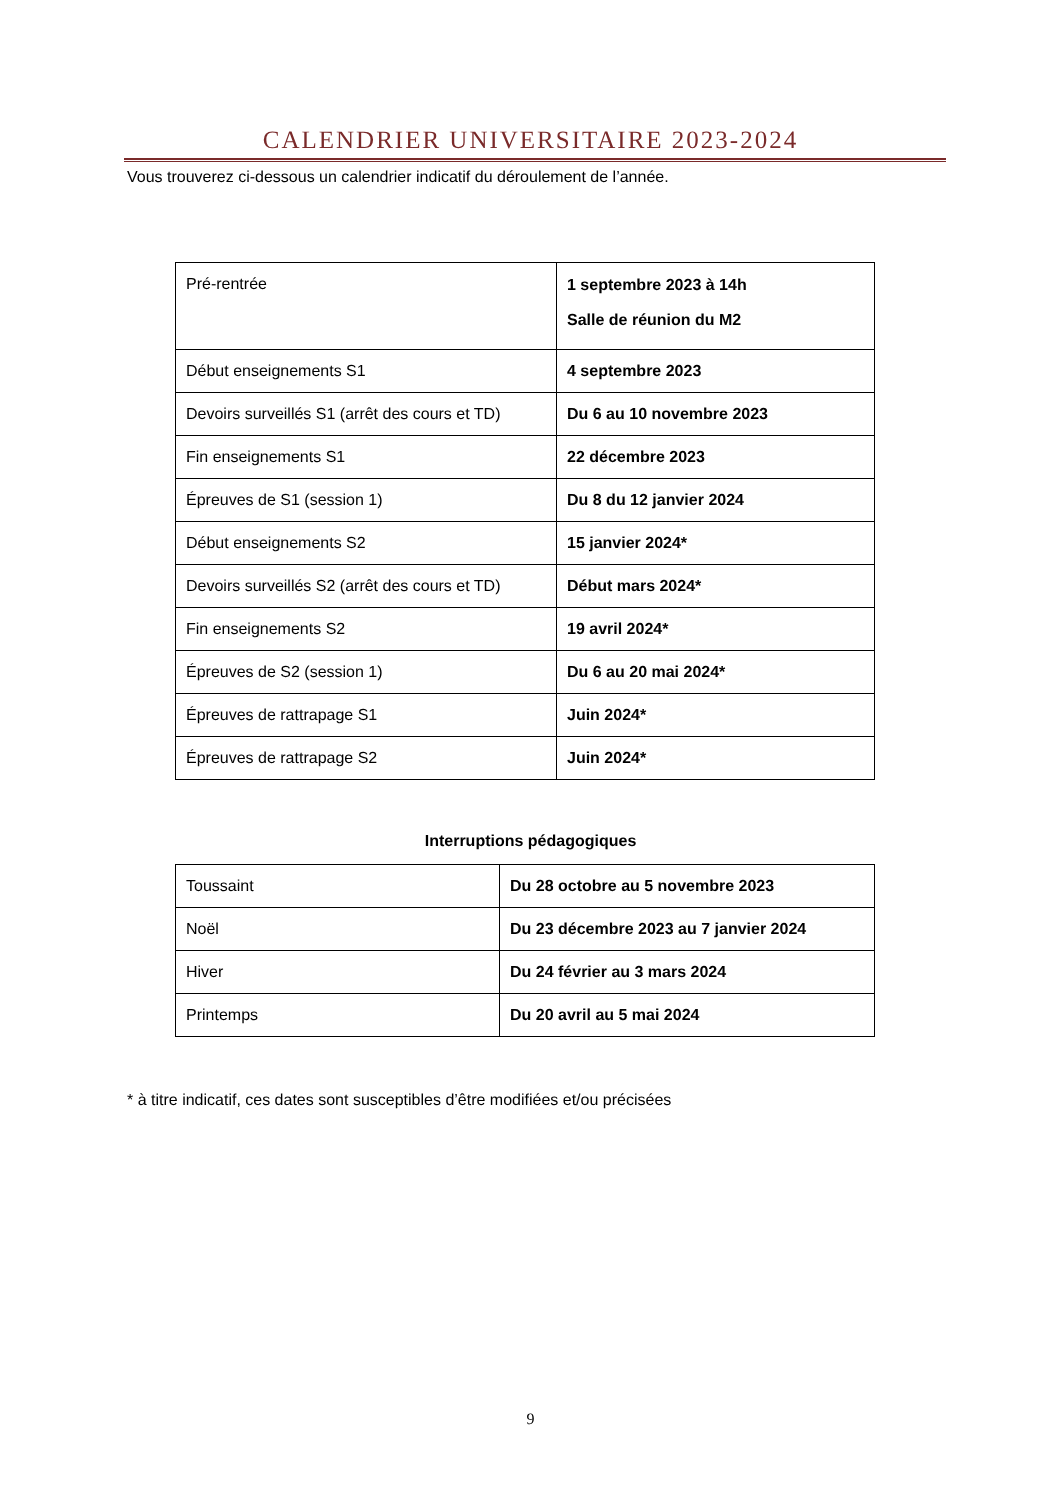CALENDRIER UNIVERSITAIRE 2023-2024
Vous trouverez ci-dessous un calendrier indicatif du déroulement de l’année.
| Pré-rentrée | 1 septembre 2023 à 14h Salle de réunion du M2 |
| Début enseignements S1 | 4 septembre 2023 |
| Devoirs surveillés S1 (arrêt des cours et TD) | Du 6 au 10 novembre 2023 |
| Fin enseignements S1 | 22 décembre 2023 |
| Épreuves de S1 (session 1) | Du 8 du 12 janvier 2024 |
| Début enseignements S2 | 15 janvier 2024* |
| Devoirs surveillés S2 (arrêt des cours et TD) | Début mars 2024* |
| Fin enseignements S2 | 19 avril 2024* |
| Épreuves de S2 (session 1) | Du 6 au 20 mai 2024* |
| Épreuves de rattrapage S1 | Juin 2024* |
| Épreuves de rattrapage S2 | Juin 2024* |
Interruptions pédagogiques
| Toussaint | Du 28 octobre au 5 novembre 2023 |
| Noël | Du 23 décembre 2023 au 7 janvier 2024 |
| Hiver | Du 24 février au 3 mars 2024 |
| Printemps | Du 20 avril au 5 mai 2024 |
* à titre indicatif, ces dates sont susceptibles d’être modifiées et/ou précisées
9